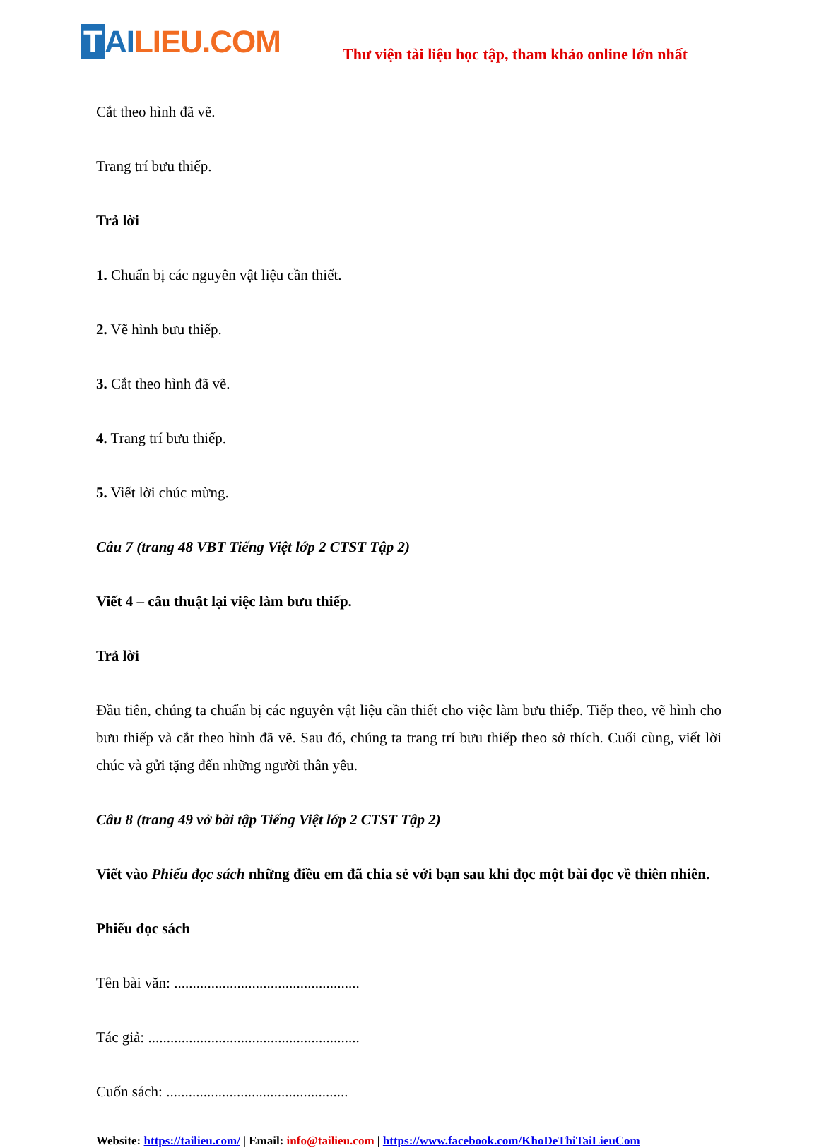T AI LIEU.COM
Thư viện tài liệu học tập, tham khảo online lớn nhất
Cắt theo hình đã vẽ.
Trang trí bưu thiếp.
Trả lời
1. Chuẩn bị các nguyên vật liệu cần thiết.
2. Vẽ hình bưu thiếp.
3. Cắt theo hình đã vẽ.
4. Trang trí bưu thiếp.
5. Viết lời chúc mừng.
Câu 7 (trang 48 VBT Tiếng Việt lớp 2 CTST Tập 2)
Viết 4 – câu thuật lại việc làm bưu thiếp.
Trả lời
Đầu tiên, chúng ta chuẩn bị các nguyên vật liệu cần thiết cho việc làm bưu thiếp. Tiếp theo, vẽ hình cho bưu thiếp và cắt theo hình đã vẽ. Sau đó, chúng ta trang trí bưu thiếp theo sở thích. Cuối cùng, viết lời chúc và gửi tặng đến những người thân yêu.
Câu 8 (trang 49 vở bài tập Tiếng Việt lớp 2 CTST Tập 2)
Viết vào Phiếu đọc sách những điều em đã chia sẻ với bạn sau khi đọc một bài đọc về thiên nhiên.
Phiếu đọc sách
Tên bài văn: ..................................................
Tác giả: .........................................................
Cuốn sách: .................................................
Website: https://tailieu.com/ | Email: info@tailieu.com | https://www.facebook.com/KhoDeThiTaiLieuCom